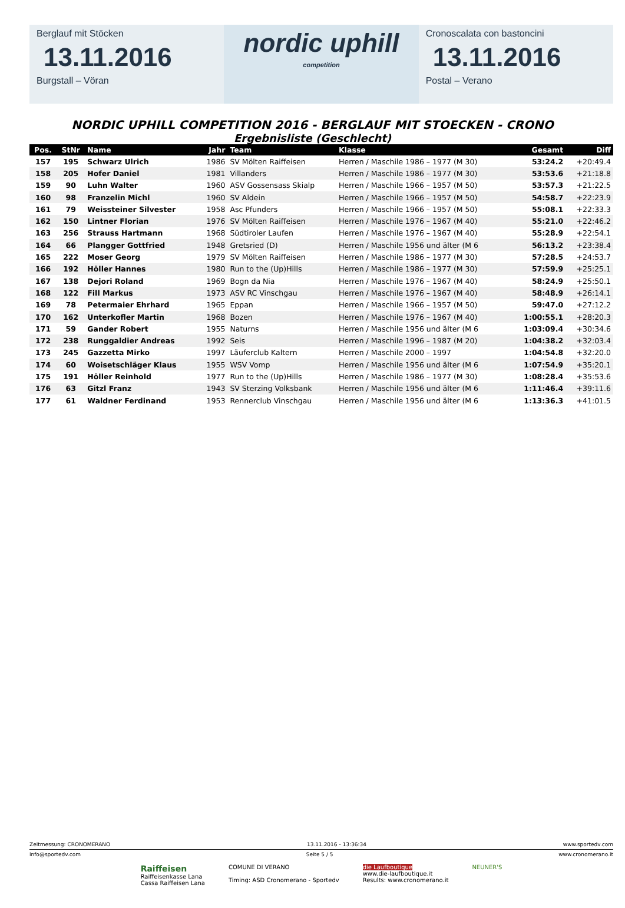Berglauf mit Stöcken
13.11.2016
Burgstall – Vöran
nordic uphill
competition
Cronoscalata con bastoncini
13.11.2016
Postal – Verano
NORDIC UPHILL COMPETITION 2016 - BERGLAUF MIT STOECKEN - CRONO
Ergebnisliste (Geschlecht)
| Pos. | StNr | Name | Jahr | Team | Klasse | Gesamt | Diff |
| --- | --- | --- | --- | --- | --- | --- | --- |
| 157 | 195 | Schwarz Ulrich | 1986 | SV Mölten Raiffeisen | Herren / Maschile 1986 – 1977 (M 30) | 53:24.2 | +20:49.4 |
| 158 | 205 | Hofer Daniel | 1981 | Villanders | Herren / Maschile 1986 – 1977 (M 30) | 53:53.6 | +21:18.8 |
| 159 | 90 | Luhn Walter | 1960 | ASV Gossensass Skialp | Herren / Maschile 1966 – 1957 (M 50) | 53:57.3 | +21:22.5 |
| 160 | 98 | Franzelin Michl | 1960 | SV Aldein | Herren / Maschile 1966 – 1957 (M 50) | 54:58.7 | +22:23.9 |
| 161 | 79 | Weissteiner Silvester | 1958 | Asc Pfunders | Herren / Maschile 1966 – 1957 (M 50) | 55:08.1 | +22:33.3 |
| 162 | 150 | Lintner Florian | 1976 | SV Mölten Raiffeisen | Herren / Maschile 1976 – 1967 (M 40) | 55:21.0 | +22:46.2 |
| 163 | 256 | Strauss Hartmann | 1968 | Südtiroler Laufen | Herren / Maschile 1976 – 1967 (M 40) | 55:28.9 | +22:54.1 |
| 164 | 66 | Plangger Gottfried | 1948 | Gretsried (D) | Herren / Maschile 1956 und älter (M 6 | 56:13.2 | +23:38.4 |
| 165 | 222 | Moser Georg | 1979 | SV Mölten Raiffeisen | Herren / Maschile 1986 – 1977 (M 30) | 57:28.5 | +24:53.7 |
| 166 | 192 | Höller Hannes | 1980 | Run to the (Up)Hills | Herren / Maschile 1986 – 1977 (M 30) | 57:59.9 | +25:25.1 |
| 167 | 138 | Dejori Roland | 1969 | Bogn da Nia | Herren / Maschile 1976 – 1967 (M 40) | 58:24.9 | +25:50.1 |
| 168 | 122 | Fill Markus | 1973 | ASV RC Vinschgau | Herren / Maschile 1976 – 1967 (M 40) | 58:48.9 | +26:14.1 |
| 169 | 78 | Petermaier Ehrhard | 1965 | Eppan | Herren / Maschile 1966 – 1957 (M 50) | 59:47.0 | +27:12.2 |
| 170 | 162 | Unterkofler Martin | 1968 | Bozen | Herren / Maschile 1976 – 1967 (M 40) | 1:00:55.1 | +28:20.3 |
| 171 | 59 | Gander Robert | 1955 | Naturns | Herren / Maschile 1956 und älter (M 6 | 1:03:09.4 | +30:34.6 |
| 172 | 238 | Runggaldier Andreas | 1992 | Seis | Herren / Maschile 1996 – 1987 (M 20) | 1:04:38.2 | +32:03.4 |
| 173 | 245 | Gazzetta Mirko | 1997 | Läuferclub Kaltern | Herren / Maschile 2000 – 1997 | 1:04:54.8 | +32:20.0 |
| 174 | 60 | Woisetschläger Klaus | 1955 | WSV Vomp | Herren / Maschile 1956 und älter (M 6 | 1:07:54.9 | +35:20.1 |
| 175 | 191 | Höller Reinhold | 1977 | Run to the (Up)Hills | Herren / Maschile 1986 – 1977 (M 30) | 1:08:28.4 | +35:53.6 |
| 176 | 63 | Gitzl Franz | 1943 | SV Sterzing Volksbank | Herren / Maschile 1956 und älter (M 6 | 1:11:46.4 | +39:11.6 |
| 177 | 61 | Waldner Ferdinand | 1953 | Rennerclub Vinschgau | Herren / Maschile 1956 und älter (M 6 | 1:13:36.3 | +41:01.5 |
Zeitmessung: CRONOMERANO 13.11.2016 - 13:36:34 www.sportedv.com
info@sportedv.com Seite 5 / 5 www.cronomerano.it
Raiffeisen
Raiffeisenkasse Lana
Cassa Raiffeisen Lana
COMUNE DI VERANO
Timing: ASD Cronomerano - Sportedv
die Laufboutique
www.die-laufboutique.it
Results: www.cronomerano.it
NEUNER'S